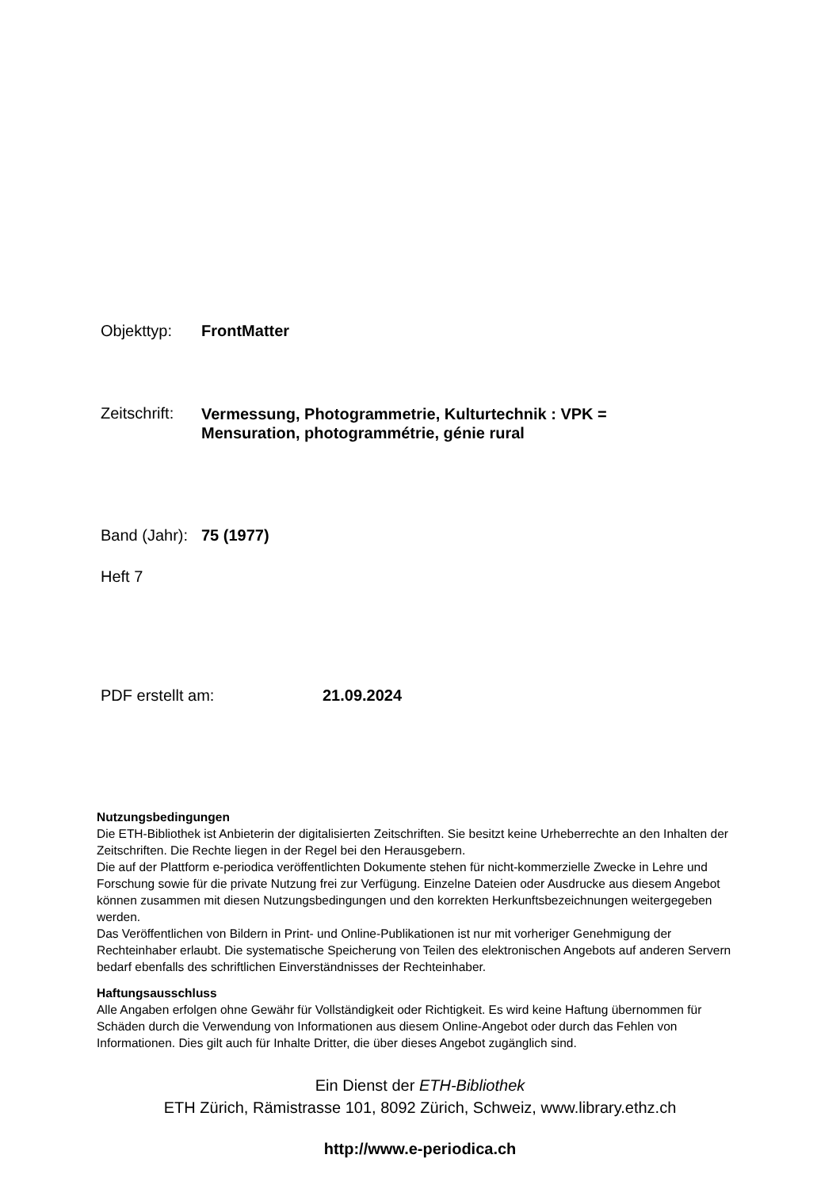Objekttyp: FrontMatter
Zeitschrift:
Vermessung, Photogrammetrie, Kulturtechnik : VPK =
Mensuration, photogrammétrie, génie rural
Band (Jahr):
75 (1977)
Heft 7
PDF erstellt am: 21.09.2024
Nutzungsbedingungen
Die ETH-Bibliothek ist Anbieterin der digitalisierten Zeitschriften. Sie besitzt keine Urheberrechte an den Inhalten der Zeitschriften. Die Rechte liegen in der Regel bei den Herausgebern.
Die auf der Plattform e-periodica veröffentlichten Dokumente stehen für nicht-kommerzielle Zwecke in Lehre und Forschung sowie für die private Nutzung frei zur Verfügung. Einzelne Dateien oder Ausdrucke aus diesem Angebot können zusammen mit diesen Nutzungsbedingungen und den korrekten Herkunftsbezeichnungen weitergegeben werden.
Das Veröffentlichen von Bildern in Print- und Online-Publikationen ist nur mit vorheriger Genehmigung der Rechteinhaber erlaubt. Die systematische Speicherung von Teilen des elektronischen Angebots auf anderen Servern bedarf ebenfalls des schriftlichen Einverständnisses der Rechteinhaber.
Haftungsausschluss
Alle Angaben erfolgen ohne Gewähr für Vollständigkeit oder Richtigkeit. Es wird keine Haftung übernommen für Schäden durch die Verwendung von Informationen aus diesem Online-Angebot oder durch das Fehlen von Informationen. Dies gilt auch für Inhalte Dritter, die über dieses Angebot zugänglich sind.
Ein Dienst der ETH-Bibliothek
ETH Zürich, Rämistrasse 101, 8092 Zürich, Schweiz, www.library.ethz.ch
http://www.e-periodica.ch